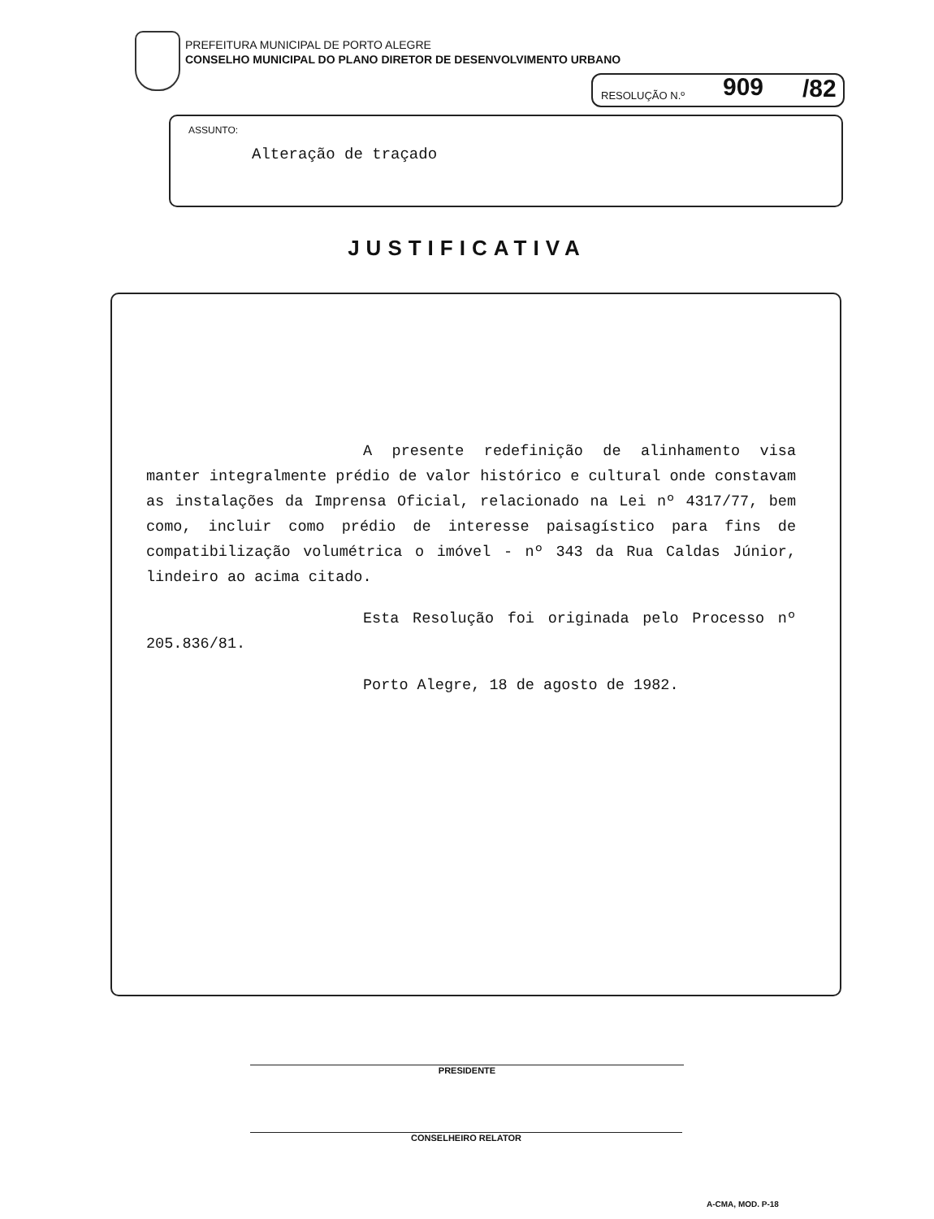PREFEITURA MUNICIPAL DE PORTO ALEGRE
CONSELHO MUNICIPAL DO PLANO DIRETOR DE DESENVOLVIMENTO URBANO
RESOLUÇÃO N.º 909 /82
ASSUNTO:
Alteração de traçado
JUSTIFICATIVA
A presente redefinição de alinhamento visa manter integralmente prédio de valor histórico e cultural onde constavam as instalações da Imprensa Oficial, relacionado na Lei nº 4317/77, bem como, incluir como prédio de interesse paisagístico para fins de compatibilização volumétrica o imóvel - nº 343 da Rua Caldas Júnior, lindeiro ao acima citado.
Esta Resolução foi originada pelo Processo nº 205.836/81.
Porto Alegre, 18 de agosto de 1982.
PRESIDENTE
CONSELHEIRO RELATOR
A-CMA, MOD. P-18